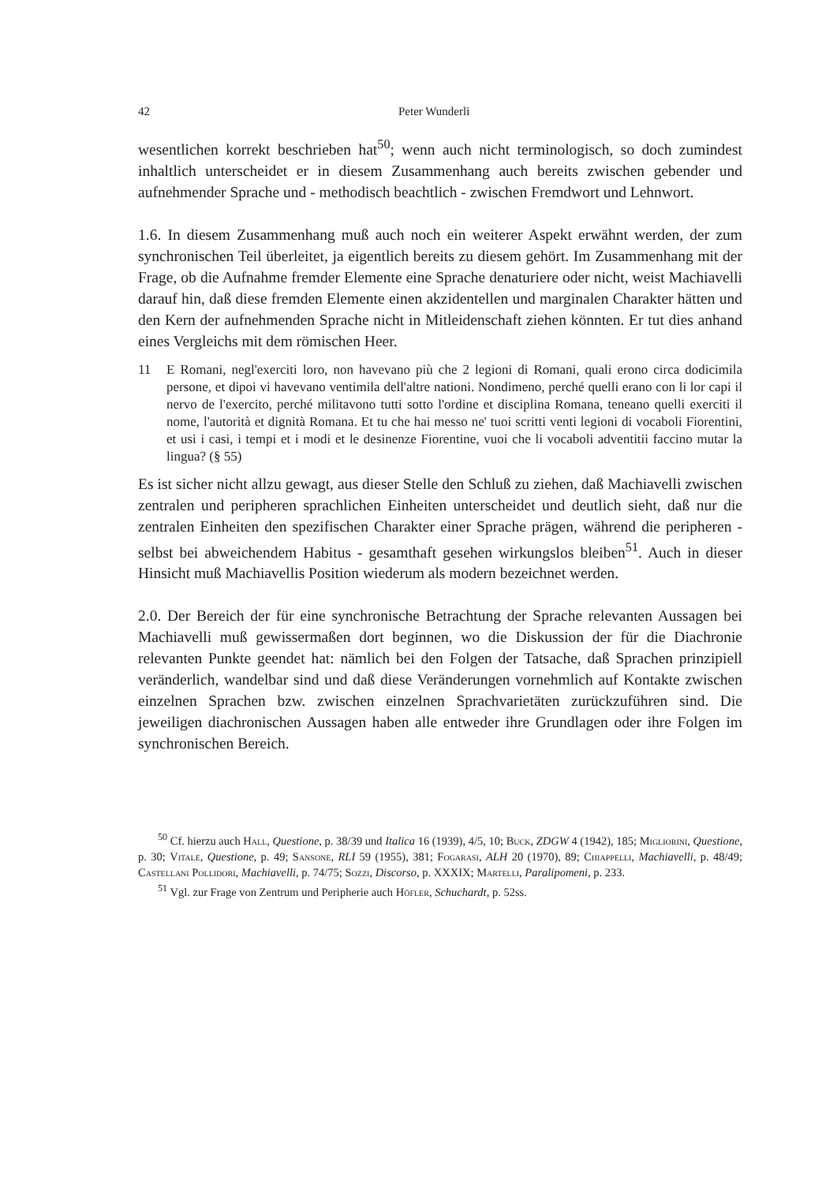42 Peter Wunderli
wesentlichen korrekt beschrieben hat<sup>50</sup>; wenn auch nicht terminologisch, so doch zumindest inhaltlich unterscheidet er in diesem Zusammenhang auch bereits zwischen gebender und aufnehmender Sprache und - methodisch beachtlich - zwischen Fremdwort und Lehnwort.
1.6. In diesem Zusammenhang muß auch noch ein weiterer Aspekt erwähnt werden, der zum synchronischen Teil überleitet, ja eigentlich bereits zu diesem gehört. Im Zusammenhang mit der Frage, ob die Aufnahme fremder Elemente eine Sprache denaturiere oder nicht, weist Machiavelli darauf hin, daß diese fremden Elemente einen akzidentellen und marginalen Charakter hätten und den Kern der aufnehmenden Sprache nicht in Mitleidenschaft ziehen könnten. Er tut dies anhand eines Vergleichs mit dem römischen Heer.
11 E Romani, negl'exerciti loro, non havevano più che 2 legioni di Romani, quali erono circa dodicimila persone, et dipoi vi havevano ventimila dell'altre nationi. Nondimeno, perché quelli erano con li lor capi il nervo de l'exercito, perché militavono tutti sotto l'ordine et disciplina Romana, teneano quelli exerciti il nome, l'autorità et dignità Romana. Et tu che hai messo ne' tuoi scritti venti legioni di vocaboli Fiorentini, et usi i casi, i tempi et i modi et le desinenze Fiorentine, vuoi che li vocaboli adventitii faccino mutar la lingua? (§ 55)
Es ist sicher nicht allzu gewagt, aus dieser Stelle den Schluß zu ziehen, daß Machiavelli zwischen zentralen und peripheren sprachlichen Einheiten unterscheidet und deutlich sieht, daß nur die zentralen Einheiten den spezifischen Charakter einer Sprache prägen, während die peripheren - selbst bei abweichendem Habitus - gesamthaft gesehen wirkungslos bleiben<sup>51</sup>. Auch in dieser Hinsicht muß Machiavellis Position wiederum als modern bezeichnet werden.
2.0. Der Bereich der für eine synchronische Betrachtung der Sprache relevanten Aussagen bei Machiavelli muß gewissermaßen dort beginnen, wo die Diskussion der für die Diachronie relevanten Punkte geendet hat: nämlich bei den Folgen der Tatsache, daß Sprachen prinzipiell veränderlich, wandelbar sind und daß diese Veränderungen vornehmlich auf Kontakte zwischen einzelnen Sprachen bzw. zwischen einzelnen Sprachvarietäten zurückzuführen sind. Die jeweiligen diachronischen Aussagen haben alle entweder ihre Grundlagen oder ihre Folgen im synchronischen Bereich.
<sup>50</sup> Cf. hierzu auch Hall, Questione, p. 38/39 und Italica 16 (1939), 4/5, 10; Buck, ZDGW 4 (1942), 185; Migliorini, Questione, p. 30; Vitale, Questione, p. 49; Sansone, RLI 59 (1955), 381; Fogarasi, ALH 20 (1970), 89; Chiappelli, Machiavelli, p. 48/49; Castellani Pollidori, Machiavelli, p. 74/75; Sozzi, Discorso, p. XXXIX; Martelli, Paralipomeni, p. 233.
<sup>51</sup> Vgl. zur Frage von Zentrum und Peripherie auch Höfler, Schuchardt, p. 52ss.